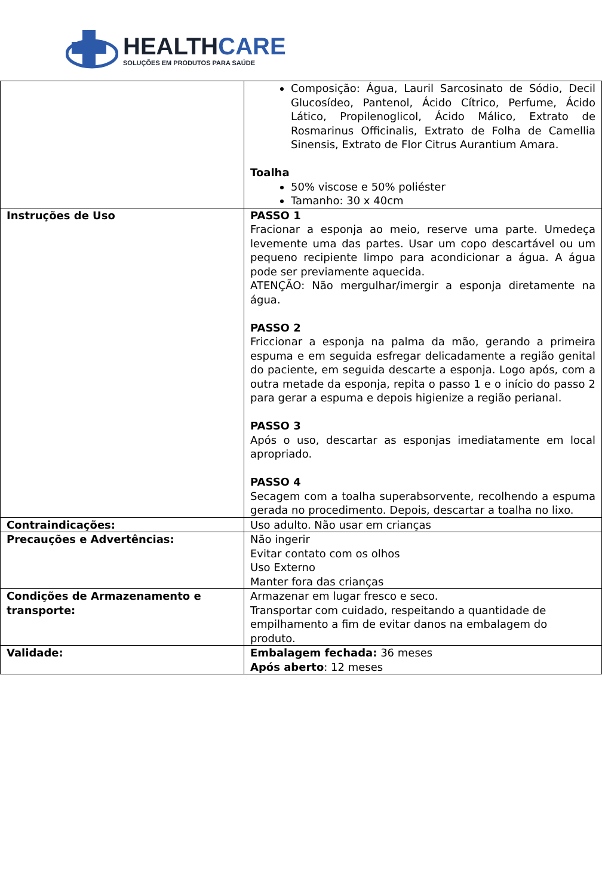HEALTHCARE
SOLUÇÕES EM PRODUTOS PARA SAÚDE
| | Composição: Água, Lauril Sarcosinato de Sódio, Decil Glucosídeo, Pantenol, Ácido Cítrico, Perfume, Ácido Lático, Propilenoglicol, Ácido Málico, Extrato de Rosmarinus Officinalis, Extrato de Folha de Camellia Sinensis, Extrato de Flor Citrus Aurantium Amara. Toalha 50% viscose e 50% poliéster Tamanho: 30 x 40cm |
| Instruções de Uso | PASSO 1 Fracionar a esponja ao meio, reserve uma parte. Umedeça levemente uma das partes. Usar um copo descartável ou um pequeno recipiente limpo para acondicionar a água. A água pode ser previamente aquecida. ATENÇÃO: Não mergulhar/imergir a esponja diretamente na água. PASSO 2 Friccionar a esponja na palma da mão, gerando a primeira espuma e em seguida esfregar delicadamente a região genital do paciente, em seguida descarte a esponja. Logo após, com a outra metade da esponja, repita o passo 1 e o início do passo 2 para gerar a espuma e depois higienize a região perianal. PASSO 3 Após o uso, descartar as esponjas imediatamente em local apropriado. PASSO 4 Secagem com a toalha superabsorvente, recolhendo a espuma gerada no procedimento. Depois, descartar a toalha no lixo. |
| Contraindicações: | Uso adulto. Não usar em crianças |
| Precauções e Advertências: | Não ingerir Evitar contato com os olhos Uso Externo Manter fora das crianças |
| Condições de Armazenamento e transporte: | Armazenar em lugar fresco e seco. Transportar com cuidado, respeitando a quantidade de empilhamento a fim de evitar danos na embalagem do produto. |
| Validade: | Embalagem fechada: 36 meses Após aberto : 12 meses |